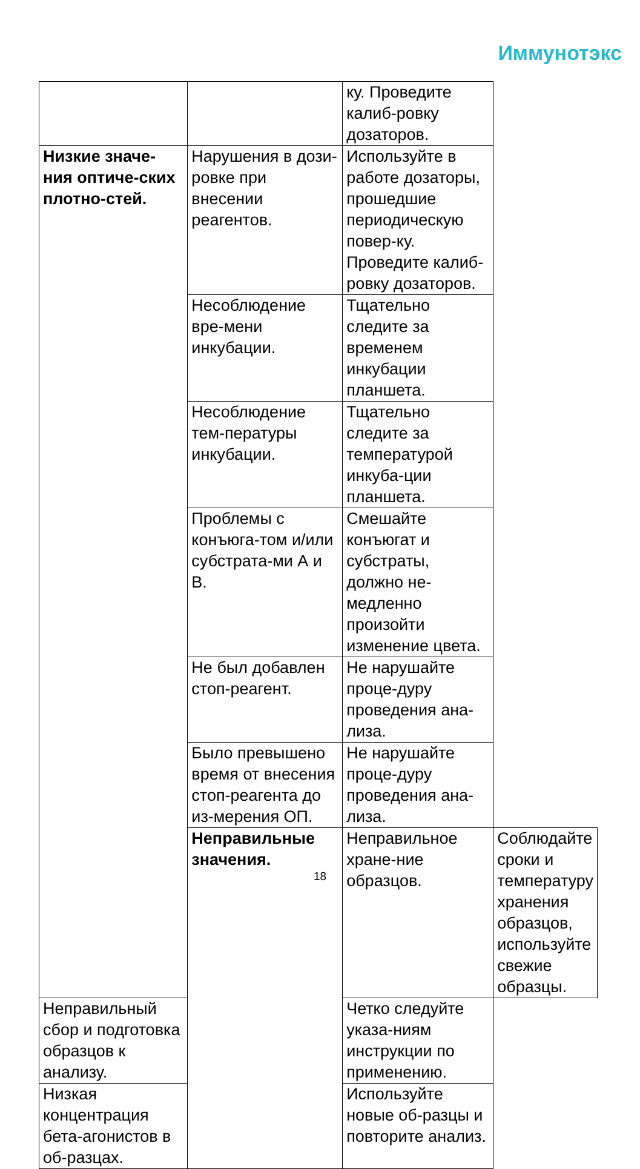Иммунотэкс
| | | ку. Проведите калиб-ровку дозаторов. | |
| Низкие значе-ния оптиче-ских плотно-стей. | Нарушения в дози-ровке при внесении реагентов. | Используйте в работе дозаторы, прошедшие периодическую повер-ку. Проведите калиб-ровку дозаторов. | |
| | Несоблюдение вре-мени инкубации. | Тщательно следите за временем инкубации планшета. | |
| | Несоблюдение тем-пературы инкубации. | Тщательно следите за температурой инкуба-ции планшета. | |
| | Проблемы с конъюга-том и/или субстрата-ми А и В. | Смешайте конъюгат и субстраты, должно не-медленно произойти изменение цвета. | |
| | Не был добавлен стоп-реагент. | Не нарушайте проце-дуру проведения ана-лиза. | |
| | Было превышено время от внесения стоп-реагента до из-мерения ОП. | Не нарушайте проце-дуру проведения ана-лиза. | |
| | Неправильные значения. | Неправильное хране-ние образцов. | Соблюдайте сроки и температуру хранения образцов, используйте свежие образцы. |
| Неправильный сбор и подготовка образцов к анализу. | | Четко следуйте указа-ниям инструкции по применению. | |
| Низкая концентрация бета-агонистов в об-разцах. | | Используйте новые об-разцы и повторите анализ. | |
18